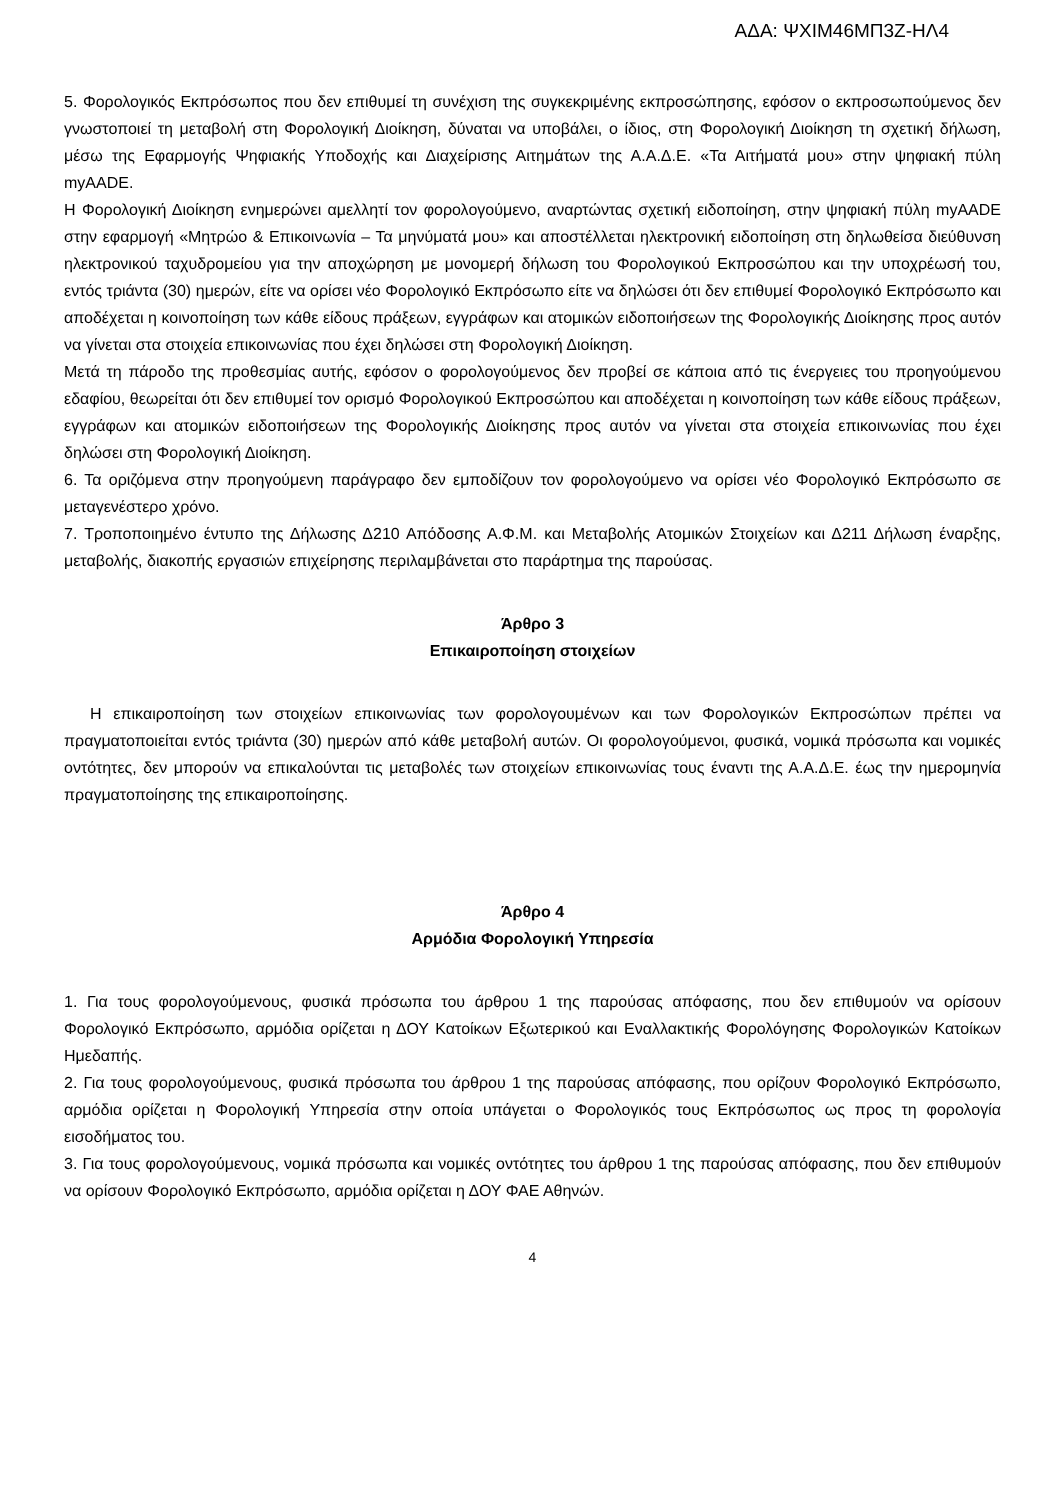ΑΔΑ: ΨΧΙΜ46ΜΠ3Ζ-ΗΛ4
5. Φορολογικός Εκπρόσωπος που δεν επιθυμεί τη συνέχιση της συγκεκριμένης εκπροσώπησης, εφόσον ο εκπροσωπούμενος δεν γνωστοποιεί τη μεταβολή στη Φορολογική Διοίκηση, δύναται να υποβάλει, ο ίδιος, στη Φορολογική Διοίκηση τη σχετική δήλωση, μέσω της Εφαρμογής Ψηφιακής Υποδοχής και Διαχείρισης Αιτημάτων της Α.Α.Δ.Ε. «Τα Αιτήματά μου» στην ψηφιακή πύλη myAADE.
Η Φορολογική Διοίκηση ενημερώνει αμελλητί τον φορολογούμενο, αναρτώντας σχετική ειδοποίηση, στην ψηφιακή πύλη myAADE στην εφαρμογή «Μητρώο & Επικοινωνία – Τα μηνύματά μου» και αποστέλλεται ηλεκτρονική ειδοποίηση στη δηλωθείσα διεύθυνση ηλεκτρονικού ταχυδρομείου για την αποχώρηση με μονομερή δήλωση του Φορολογικού Εκπροσώπου και την υποχρέωσή του, εντός τριάντα (30) ημερών, είτε να ορίσει νέο Φορολογικό Εκπρόσωπο είτε να δηλώσει ότι δεν επιθυμεί Φορολογικό Εκπρόσωπο και αποδέχεται η κοινοποίηση των κάθε είδους πράξεων, εγγράφων και ατομικών ειδοποιήσεων της Φορολογικής Διοίκησης προς αυτόν να γίνεται στα στοιχεία επικοινωνίας που έχει δηλώσει στη Φορολογική Διοίκηση.
Μετά τη πάροδο της προθεσμίας αυτής, εφόσον ο φορολογούμενος δεν προβεί σε κάποια από τις ένεργειες του προηγούμενου εδαφίου, θεωρείται ότι δεν επιθυμεί τον ορισμό Φορολογικού Εκπροσώπου και αποδέχεται η κοινοποίηση των κάθε είδους πράξεων, εγγράφων και ατομικών ειδοποιήσεων της Φορολογικής Διοίκησης προς αυτόν να γίνεται στα στοιχεία επικοινωνίας που έχει δηλώσει στη Φορολογική Διοίκηση.
6. Τα οριζόμενα στην προηγούμενη παράγραφο δεν εμποδίζουν τον φορολογούμενο να ορίσει νέο Φορολογικό Εκπρόσωπο σε μεταγενέστερο χρόνο.
7. Τροποποιημένο έντυπο της Δήλωσης Δ210 Απόδοσης Α.Φ.Μ. και Μεταβολής Ατομικών Στοιχείων και Δ211 Δήλωση έναρξης, μεταβολής, διακοπής εργασιών επιχείρησης περιλαμβάνεται στο παράρτημα της παρούσας.
Άρθρο 3
Επικαιροποίηση στοιχείων
Η επικαιροποίηση των στοιχείων επικοινωνίας των φορολογουμένων και των Φορολογικών Εκπροσώπων πρέπει να πραγματοποιείται εντός τριάντα (30) ημερών από κάθε μεταβολή αυτών. Οι φορολογούμενοι, φυσικά, νομικά πρόσωπα και νομικές οντότητες, δεν μπορούν να επικαλούνται τις μεταβολές των στοιχείων επικοινωνίας τους έναντι της Α.Α.Δ.Ε. έως την ημερομηνία πραγματοποίησης της επικαιροποίησης.
Άρθρο 4
Αρμόδια Φορολογική Υπηρεσία
1. Για τους φορολογούμενους, φυσικά πρόσωπα του άρθρου 1 της παρούσας απόφασης, που δεν επιθυμούν να ορίσουν Φορολογικό Εκπρόσωπο, αρμόδια ορίζεται η ΔΟΥ Κατοίκων Εξωτερικού και Εναλλακτικής Φορολόγησης Φορολογικών Κατοίκων Ημεδαπής.
2. Για τους φορολογούμενους, φυσικά πρόσωπα του άρθρου 1 της παρούσας απόφασης, που ορίζουν Φορολογικό Εκπρόσωπο, αρμόδια ορίζεται η Φορολογική Υπηρεσία στην οποία υπάγεται ο Φορολογικός τους Εκπρόσωπος ως προς τη φορολογία εισοδήματος του.
3. Για τους φορολογούμενους, νομικά πρόσωπα και νομικές οντότητες του άρθρου 1 της παρούσας απόφασης, που δεν επιθυμούν να ορίσουν Φορολογικό Εκπρόσωπο, αρμόδια ορίζεται η ΔΟΥ ΦΑΕ Αθηνών.
4